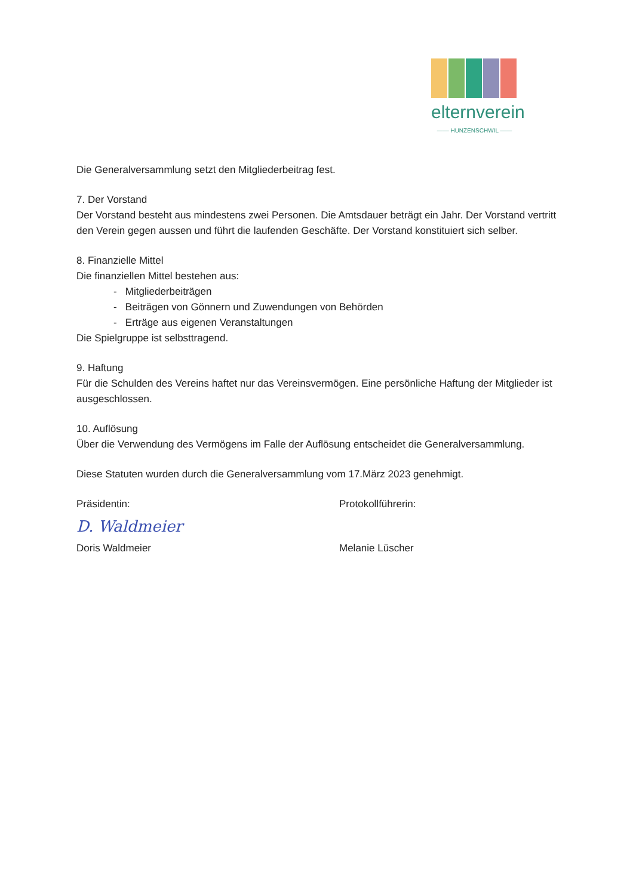elternverein
—— HUNZENSCHWIL ——
Die Generalversammlung setzt den Mitgliederbeitrag fest.
7. Der Vorstand
Der Vorstand besteht aus mindestens zwei Personen. Die Amtsdauer beträgt ein Jahr. Der Vorstand vertritt den Verein gegen aussen und führt die laufenden Geschäfte. Der Vorstand konstituiert sich selber.
8. Finanzielle Mittel
Die finanziellen Mittel bestehen aus:
- Mitgliederbeiträgen
- Beiträgen von Gönnern und Zuwendungen von Behörden
- Erträge aus eigenen Veranstaltungen
Die Spielgruppe ist selbsttragend.
9. Haftung
Für die Schulden des Vereins haftet nur das Vereinsvermögen. Eine persönliche Haftung der Mitglieder ist ausgeschlossen.
10. Auflösung
Über die Verwendung des Vermögens im Falle der Auflösung entscheidet die Generalversammlung.
Diese Statuten wurden durch die Generalversammlung vom 17.März 2023 genehmigt.
Präsidentin:
D. Waldmeier
Doris Waldmeier
Protokollführerin:
Melanie Lüscher